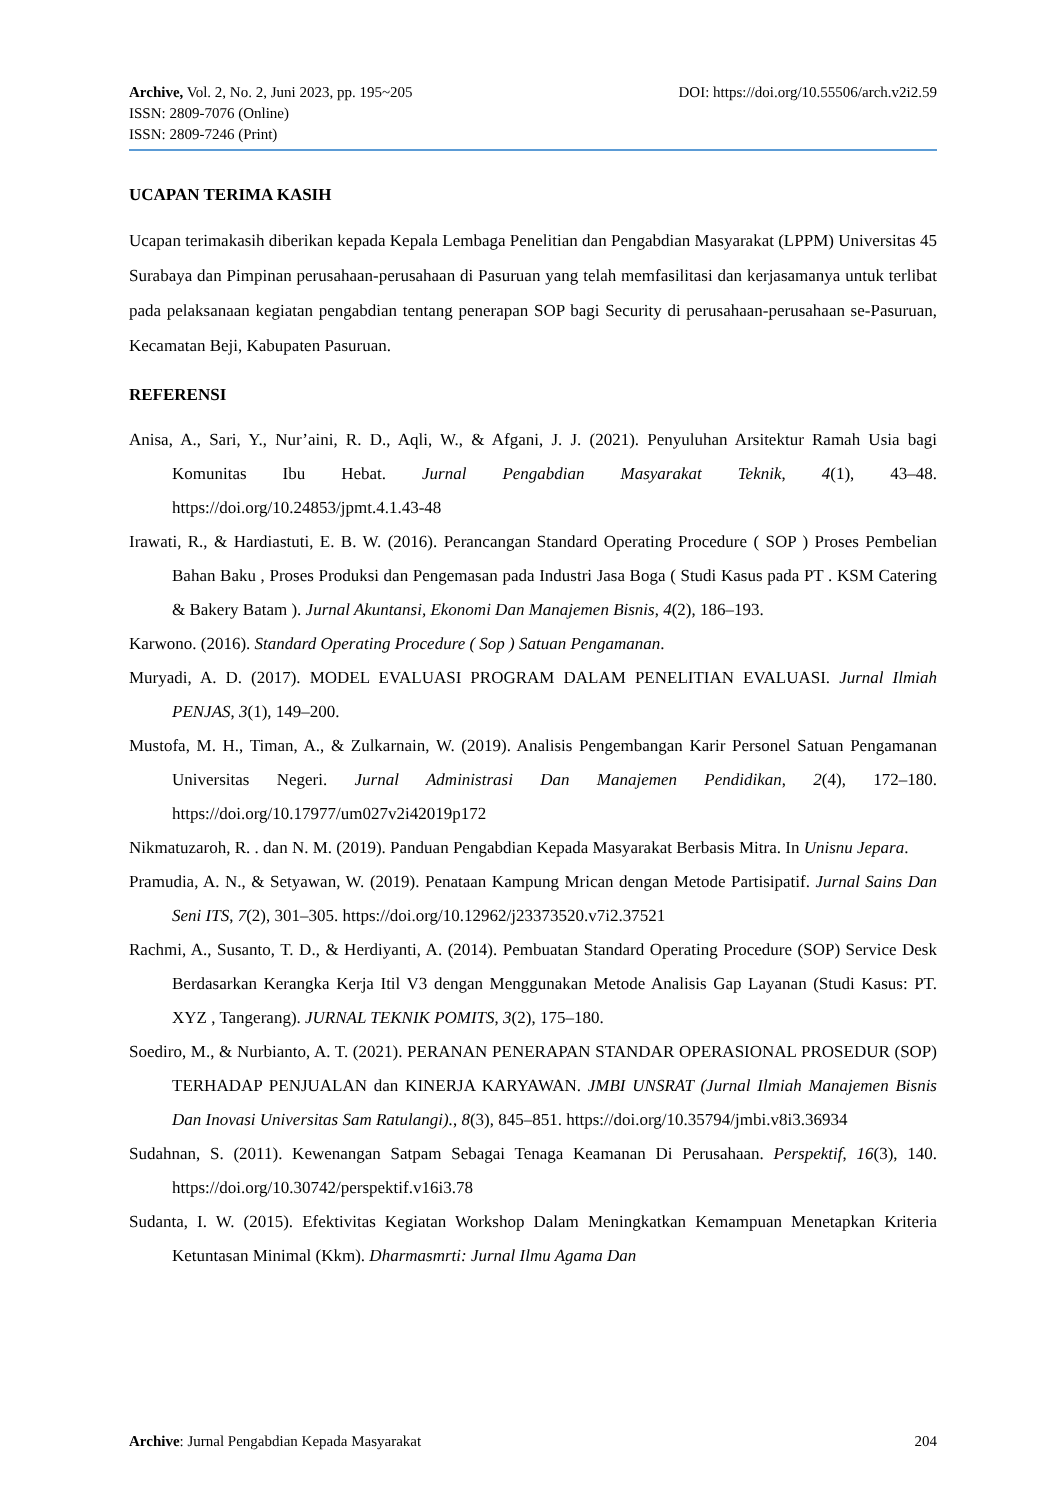DOI: https://doi.org/10.55506/arch.v2i2.59 Archive, Vol. 2, No. 2, Juni 2023, pp. 195~205
ISSN: 2809-7076 (Online)
ISSN: 2809-7246 (Print)
UCAPAN TERIMA KASIH
Ucapan terimakasih diberikan kepada Kepala Lembaga Penelitian dan Pengabdian Masyarakat (LPPM) Universitas 45 Surabaya dan Pimpinan perusahaan-perusahaan di Pasuruan yang telah memfasilitasi dan kerjasamanya untuk terlibat pada pelaksanaan kegiatan pengabdian tentang penerapan SOP bagi Security di perusahaan-perusahaan se-Pasuruan, Kecamatan Beji, Kabupaten Pasuruan.
REFERENSI
Anisa, A., Sari, Y., Nur’aini, R. D., Aqli, W., & Afgani, J. J. (2021). Penyuluhan Arsitektur Ramah Usia bagi Komunitas Ibu Hebat. Jurnal Pengabdian Masyarakat Teknik, 4(1), 43–48. https://doi.org/10.24853/jpmt.4.1.43-48
Irawati, R., & Hardiastuti, E. B. W. (2016). Perancangan Standard Operating Procedure ( SOP ) Proses Pembelian Bahan Baku , Proses Produksi dan Pengemasan pada Industri Jasa Boga ( Studi Kasus pada PT . KSM Catering & Bakery Batam ). Jurnal Akuntansi, Ekonomi Dan Manajemen Bisnis, 4(2), 186–193.
Karwono. (2016). Standard Operating Procedure ( Sop ) Satuan Pengamanan.
Muryadi, A. D. (2017). MODEL EVALUASI PROGRAM DALAM PENELITIAN EVALUASI. Jurnal Ilmiah PENJAS, 3(1), 149–200.
Mustofa, M. H., Timan, A., & Zulkarnain, W. (2019). Analisis Pengembangan Karir Personel Satuan Pengamanan Universitas Negeri. Jurnal Administrasi Dan Manajemen Pendidikan, 2(4), 172–180. https://doi.org/10.17977/um027v2i42019p172
Nikmatuzaroh, R. . dan N. M. (2019). Panduan Pengabdian Kepada Masyarakat Berbasis Mitra. In Unisnu Jepara.
Pramudia, A. N., & Setyawan, W. (2019). Penataan Kampung Mrican dengan Metode Partisipatif. Jurnal Sains Dan Seni ITS, 7(2), 301–305. https://doi.org/10.12962/j23373520.v7i2.37521
Rachmi, A., Susanto, T. D., & Herdiyanti, A. (2014). Pembuatan Standard Operating Procedure (SOP) Service Desk Berdasarkan Kerangka Kerja Itil V3 dengan Menggunakan Metode Analisis Gap Layanan (Studi Kasus: PT. XYZ , Tangerang). JURNAL TEKNIK POMITS, 3(2), 175–180.
Soediro, M., & Nurbianto, A. T. (2021). PERANAN PENERAPAN STANDAR OPERASIONAL PROSEDUR (SOP) TERHADAP PENJUALAN dan KINERJA KARYAWAN. JMBI UNSRAT (Jurnal Ilmiah Manajemen Bisnis Dan Inovasi Universitas Sam Ratulangi)., 8(3), 845–851. https://doi.org/10.35794/jmbi.v8i3.36934
Sudahnan, S. (2011). Kewenangan Satpam Sebagai Tenaga Keamanan Di Perusahaan. Perspektif, 16(3), 140. https://doi.org/10.30742/perspektif.v16i3.78
Sudanta, I. W. (2015). Efektivitas Kegiatan Workshop Dalam Meningkatkan Kemampuan Menetapkan Kriteria Ketuntasan Minimal (Kkm). Dharmasmrti: Jurnal Ilmu Agama Dan
204 Archive: Jurnal Pengabdian Kepada Masyarakat